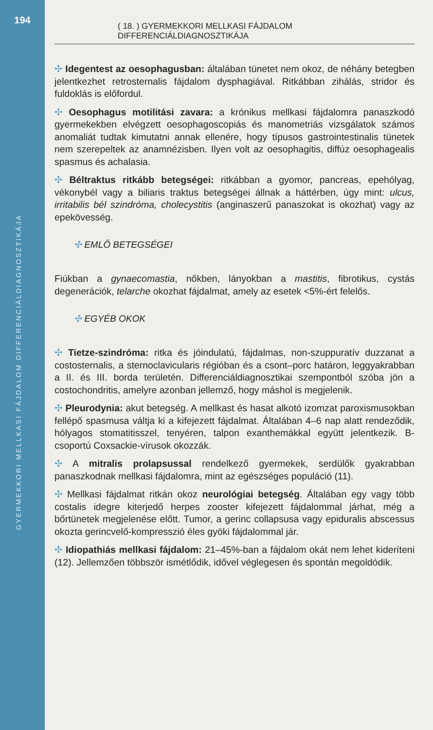194
GYERMEKKORI MELLKASI FÁJDALOM DIFFERENCIÁLDIAGNOSZTIKÁJA
( 18. ) GYERMEKKORI MELLKASI FÁJDALOM DIFFERENCIÁLDIAGNOSZTIKÁJA
✣ Idegentest az oesophagusban: általában tünetet nem okoz, de néhány betegben jelentkezhet retrosternalis fájdalom dysphagiával. Ritkábban zihálás, stridor és fuldoklás is előfordul.
✣ Oesophagus motilitási zavara: a krónikus mellkasi fájdalomra panaszkodó gyermekekben elvégzett oesophagoscopiás és manometriás vizsgálatok számos anomaliát tudtak kimutatni annak ellenére, hogy típusos gastrointestinalis tünetek nem szerepeltek az anamnézisben. Ilyen volt az oesophagitis, diffúz oesophagealis spasmus és achalasia.
✣ Béltraktus ritkább betegségei: ritkábban a gyomor, pancreas, epehólyag, vékonybél vagy a biliaris traktus betegségei állnak a háttérben, úgy mint: ulcus, irritabilis bél szindróma, cholecystitis (anginaszerű panaszokat is okozhat) vagy az epekövesség.
✣ EMLŐ BETEGSÉGEI
Fiúkban a gynaecomastia, nőkben, lányokban a mastitis, fibrotikus, cystás degenerációk, telarche okozhat fájdalmat, amely az esetek <5%-ért felelős.
✣ EGYÉB OKOK
✣ Tietze-szindróma: ritka és jóindulatú, fájdalmas, non-szuppuratív duzzanat a costosternalis, a sternoclavicularis régióban és a csont–porc határon, leggyakrabban a II. és III. borda területén. Differenciáldiagnosztikai szempontból szóba jön a costochondritis, amelyre azonban jellemző, hogy máshol is megjelenik.
✣ Pleurodynia: akut betegség. A mellkast és hasat alkotó izomzat paroxismusokban fellépő spasmusa váltja ki a kifejezett fájdalmat. Általában 4–6 nap alatt rendeződik, hólyagos stomatitisszel, tenyéren, talpon exanthemákkal együtt jelentkezik. B-csoportú Coxsackie-vírusok okozzák.
✣ A mitralis prolapsussal rendelkező gyermekek, serdülők gyakrabban panaszkodnak mellkasi fájdalomra, mint az egészséges populáció (11).
✣ Mellkasi fájdalmat ritkán okoz neurológiai betegség. Általában egy vagy több costalis idegre kiterjedő herpes zooster kifejezett fájdalommal járhat, még a bőrtünetek megjelenése előtt. Tumor, a gerinc collapsusa vagy epiduralis abscessus okozta gerincvelő-kompresszió éles gyöki fájdalommal jár.
✣ Idiopathiás mellkasi fájdalom: 21–45%-ban a fájdalom okát nem lehet kideríteni (12). Jellemzően többször ismétlődik, idővel véglegesen és spontán megoldódik.